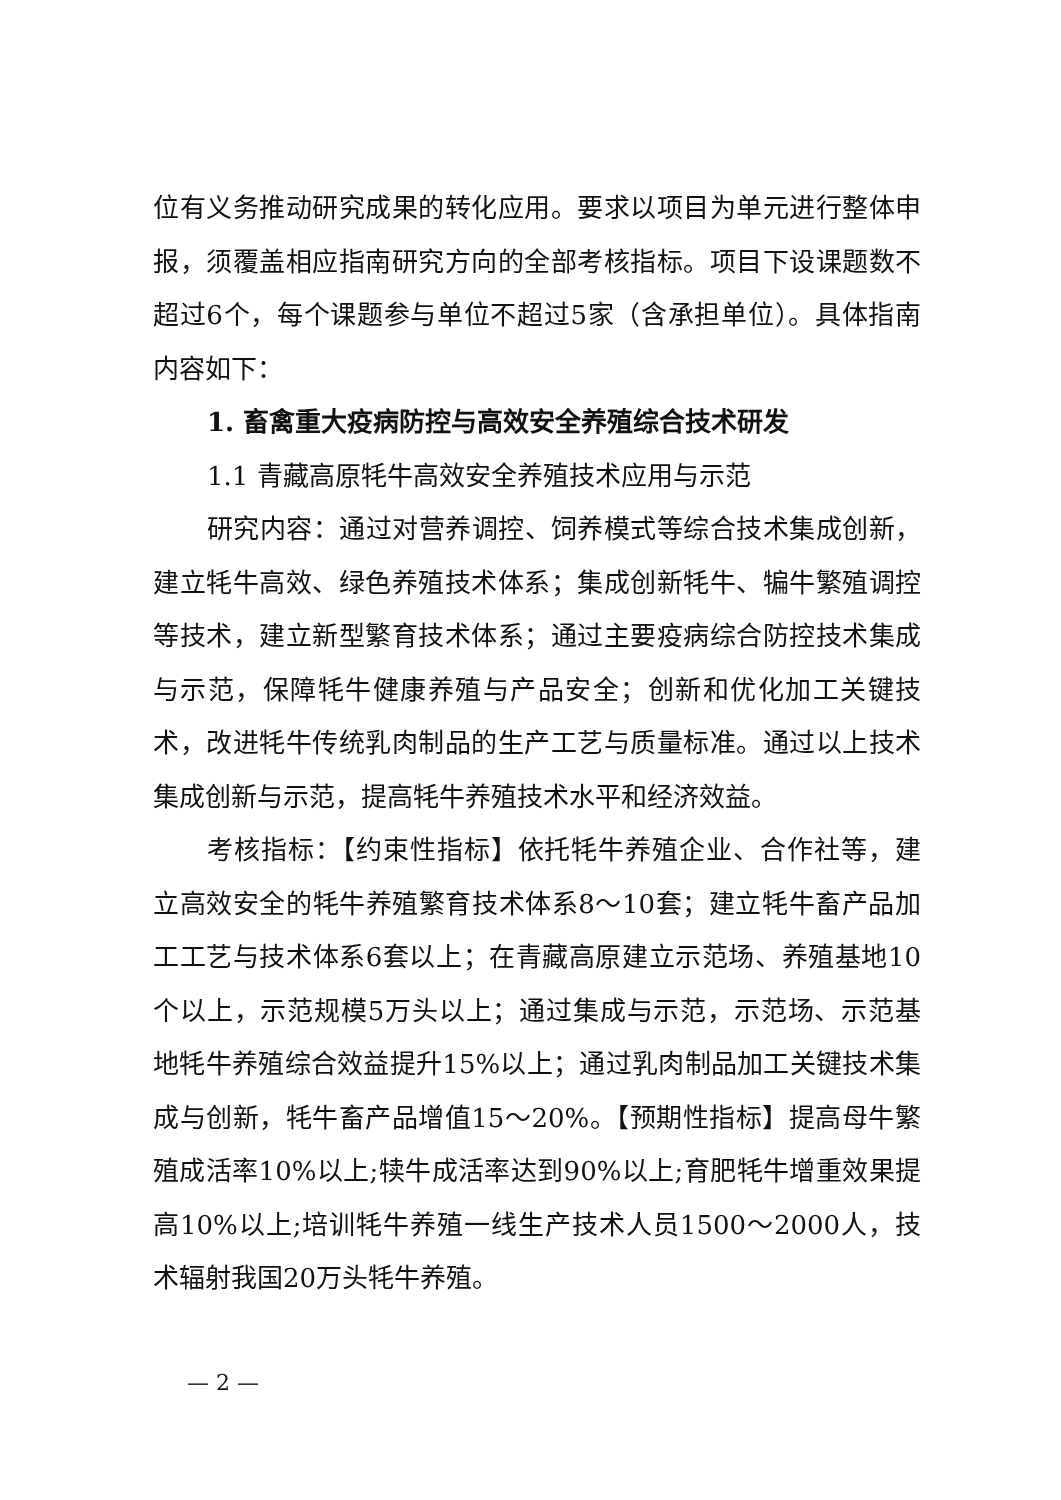位有义务推动研究成果的转化应用。要求以项目为单元进行整体申报，须覆盖相应指南研究方向的全部考核指标。项目下设课题数不超过6个，每个课题参与单位不超过5家（含承担单位）。具体指南内容如下：
1. 畜禽重大疫病防控与高效安全养殖综合技术研发
1.1 青藏高原牦牛高效安全养殖技术应用与示范
研究内容：通过对营养调控、饲养模式等综合技术集成创新，建立牦牛高效、绿色养殖技术体系；集成创新牦牛、犏牛繁殖调控等技术，建立新型繁育技术体系；通过主要疫病综合防控技术集成与示范，保障牦牛健康养殖与产品安全；创新和优化加工关键技术，改进牦牛传统乳肉制品的生产工艺与质量标准。通过以上技术集成创新与示范，提高牦牛养殖技术水平和经济效益。
考核指标：【约束性指标】依托牦牛养殖企业、合作社等，建立高效安全的牦牛养殖繁育技术体系8～10套；建立牦牛畜产品加工工艺与技术体系6套以上；在青藏高原建立示范场、养殖基地10个以上，示范规模5万头以上；通过集成与示范，示范场、示范基地牦牛养殖综合效益提升15%以上；通过乳肉制品加工关键技术集成与创新，牦牛畜产品增值15～20%。【预期性指标】提高母牛繁殖成活率10%以上;犊牛成活率达到90%以上;育肥牦牛增重效果提高10%以上;培训牦牛养殖一线生产技术人员1500～2000人，技术辐射我国20万头牦牛养殖。
— 2 —